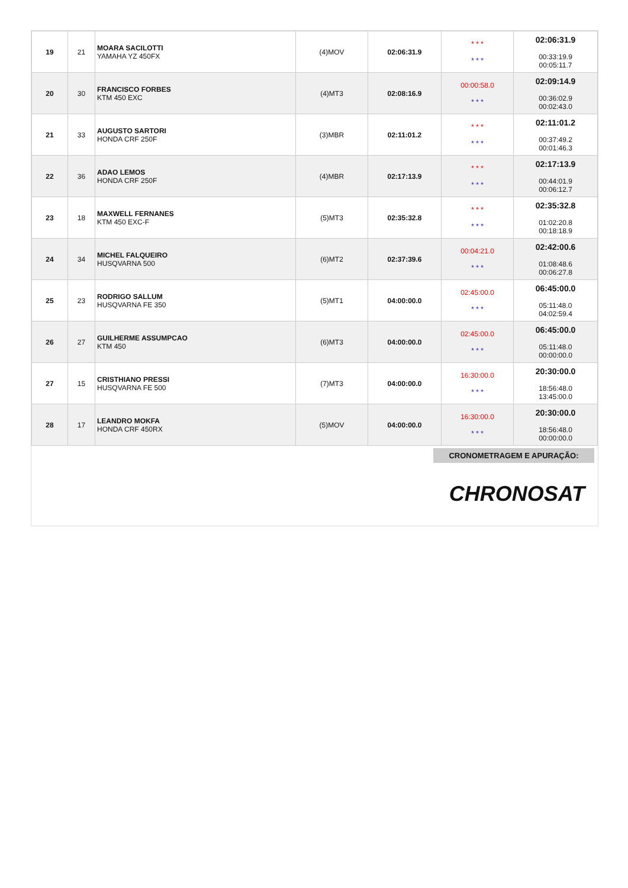| 19 | 21 | MOARA SACILOTTI YAMAHA YZ 450FX | (4)MOV | 02:06:31.9 | * * * * * * | 02:06:31.9 00:33:19.9 00:05:11.7 |
| 20 | 30 | FRANCISCO FORBES KTM 450 EXC | (4)MT3 | 02:08:16.9 | 00:00:58.0 * * * | 02:09:14.9 00:36:02.9 00:02:43.0 |
| 21 | 33 | AUGUSTO SARTORI HONDA CRF 250F | (3)MBR | 02:11:01.2 | * * * * * * | 02:11:01.2 00:37:49.2 00:01:46.3 |
| 22 | 36 | ADAO LEMOS HONDA CRF 250F | (4)MBR | 02:17:13.9 | * * * * * * | 02:17:13.9 00:44:01.9 00:06:12.7 |
| 23 | 18 | MAXWELL FERNANES KTM 450 EXC-F | (5)MT3 | 02:35:32.8 | * * * * * * | 02:35:32.8 01:02:20.8 00:18:18.9 |
| 24 | 34 | MICHEL FALQUEIRO HUSQVARNA 500 | (6)MT2 | 02:37:39.6 | 00:04:21.0 * * * | 02:42:00.6 01:08:48.6 00:06:27.8 |
| 25 | 23 | RODRIGO SALLUM HUSQVARNA FE 350 | (5)MT1 | 04:00:00.0 | 02:45:00.0 * * * | 06:45:00.0 05:11:48.0 04:02:59.4 |
| 26 | 27 | GUILHERME ASSUMPCAO KTM 450 | (6)MT3 | 04:00:00.0 | 02:45:00.0 * * * | 06:45:00.0 05:11:48.0 00:00:00.0 |
| 27 | 15 | CRISTHIANO PRESSI HUSQVARNA FE 500 | (7)MT3 | 04:00:00.0 | 16:30:00.0 * * * | 20:30:00.0 18:56:48.0 13:45:00.0 |
| 28 | 17 | LEANDRO MOKFA HONDA CRF 450RX | (5)MOV | 04:00:00.0 | 16:30:00.0 * * * | 20:30:00.0 18:56:48.0 00:00:00.0 |
CRONOMETRAGEM E APURAÇÃO:
CHRONOSAT